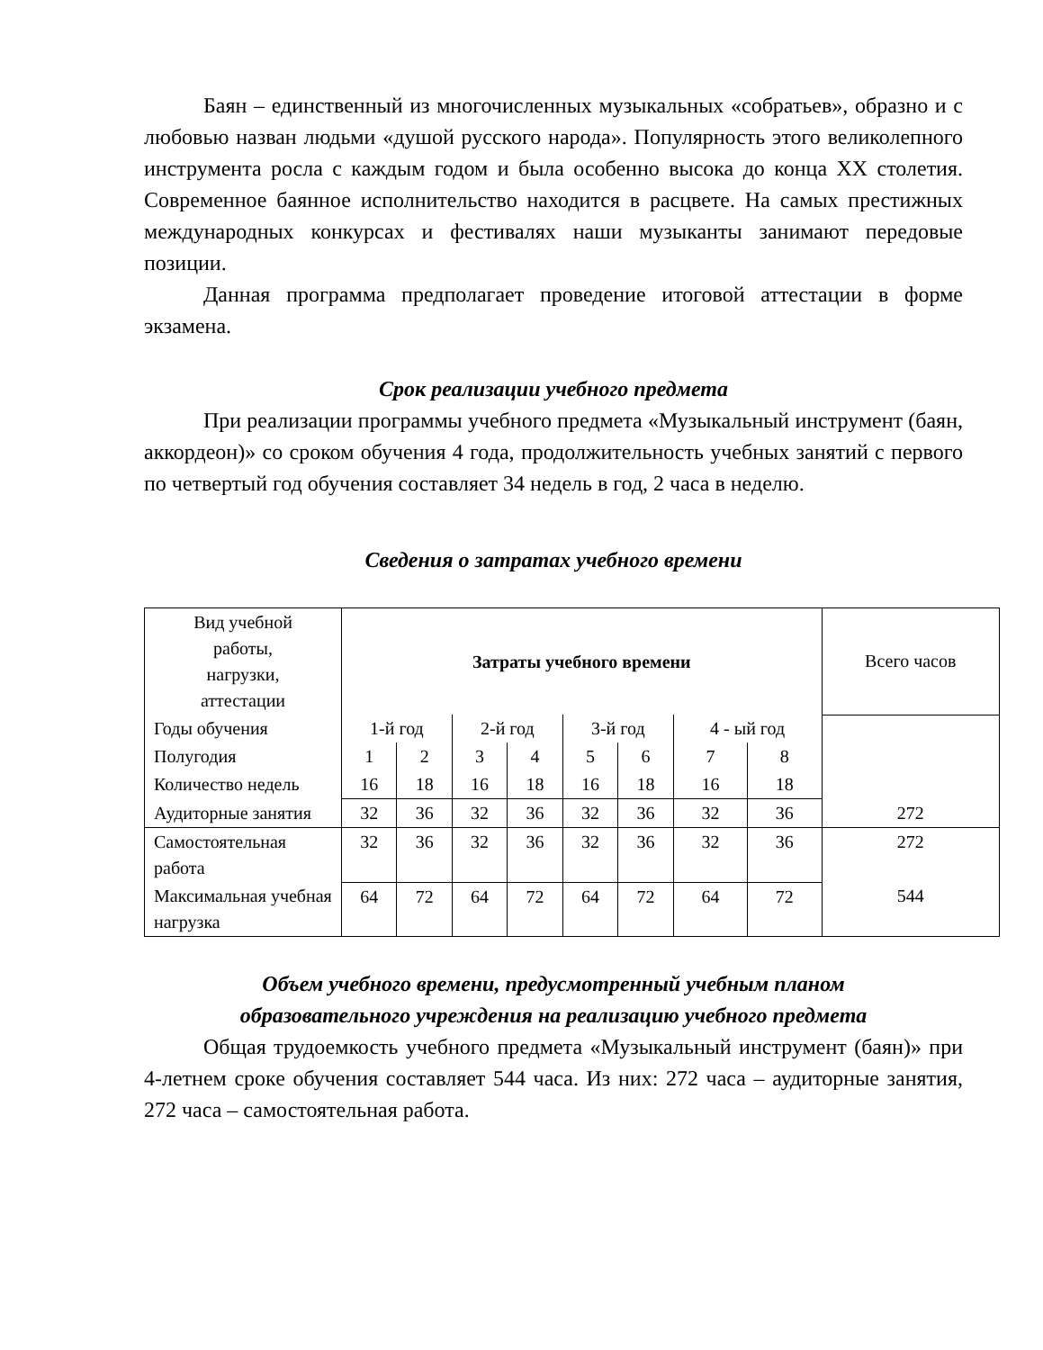Баян – единственный из многочисленных музыкальных «собратьев», образно и с любовью назван людьми «душой русского народа». Популярность этого великолепного инструмента росла с каждым годом и была особенно высока до конца XX столетия. Современное баянное исполнительство находится в расцвете. На самых престижных международных конкурсах и фестивалях наши музыканты занимают передовые позиции.
Данная программа предполагает проведение итоговой аттестации в форме экзамена.
Срок реализации учебного предмета
При реализации программы учебного предмета «Музыкальный инструмент (баян, аккордеон)» со сроком обучения 4 года, продолжительность учебных занятий с первого по четвертый год обучения составляет 34 недель в год, 2 часа в неделю.
Сведения о затратах учебного времени
| Вид учебной работы, нагрузки, аттестации | Затраты учебного времени | | | | | | | | Всего часов |
| Годы обучения | 1-й год | | 2-й год | | 3-й год | | 4 - ый год | | |
| Полугодия | 1 | 2 | 3 | 4 | 5 | 6 | 7 | 8 | |
| Количество недель | 16 | 18 | 16 | 18 | 16 | 18 | 16 | 18 | |
| Аудиторные занятия | 32 | 36 | 32 | 36 | 32 | 36 | 32 | 36 | 272 |
| Самостоятельная работа | 32 | 36 | 32 | 36 | 32 | 36 | 32 | 36 | 272 |
| Максимальная учебная нагрузка | 64 | 72 | 64 | 72 | 64 | 72 | 64 | 72 | 544 |
Объем учебного времени, предусмотренный учебным планом
образовательного учреждения на реализацию учебного предмета
Общая трудоемкость учебного предмета «Музыкальный инструмент (баян)» при 4-летнем сроке обучения составляет 544 часа. Из них: 272 часа – аудиторные занятия, 272 часа – самостоятельная работа.